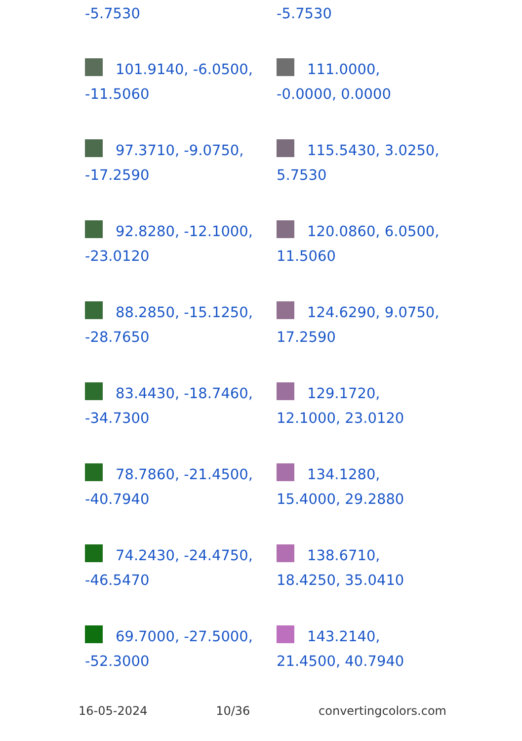-5.7530
-5.7530
101.9140, -6.0500, -11.5060
111.0000, -0.0000, 0.0000
97.3710, -9.0750, -17.2590
115.5430, 3.0250, 5.7530
92.8280, -12.1000, -23.0120
120.0860, 6.0500, 11.5060
88.2850, -15.1250, -28.7650
124.6290, 9.0750, 17.2590
83.4430, -18.7460, -34.7300
129.1720, 12.1000, 23.0120
78.7860, -21.4500, -40.7940
134.1280, 15.4000, 29.2880
74.2430, -24.4750, -46.5470
138.6710, 18.4250, 35.0410
69.7000, -27.5000, -52.3000
143.2140, 21.4500, 40.7940
16-05-2024 10/36 convertingcolors.com